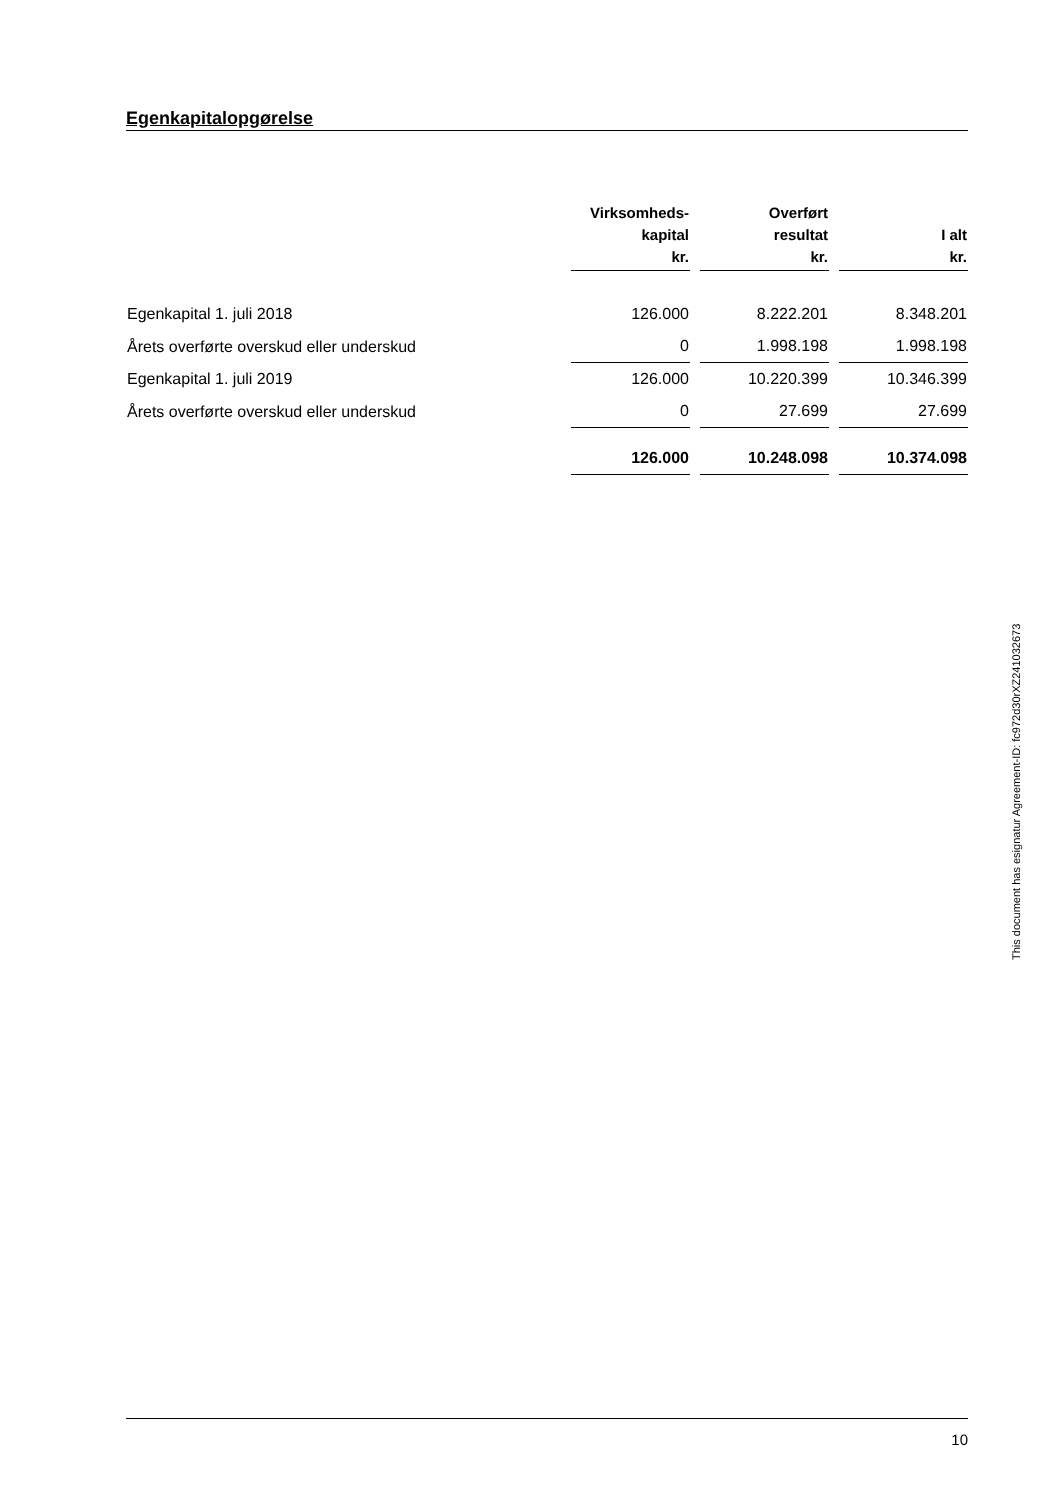Egenkapitalopgørelse
| | Virksomheds- kapital kr. | Overført resultat kr. | I alt kr. |
| --- | --- | --- | --- |
| Egenkapital 1. juli 2018 | 126.000 | 8.222.201 | 8.348.201 |
| Årets overførte overskud eller underskud | 0 | 1.998.198 | 1.998.198 |
| Egenkapital 1. juli 2019 | 126.000 | 10.220.399 | 10.346.399 |
| Årets overførte overskud eller underskud | 0 | 27.699 | 27.699 |
| | 126.000 | 10.248.098 | 10.374.098 |
This document has esignatur Agreement-ID: fc972d30rXZ241032673
10